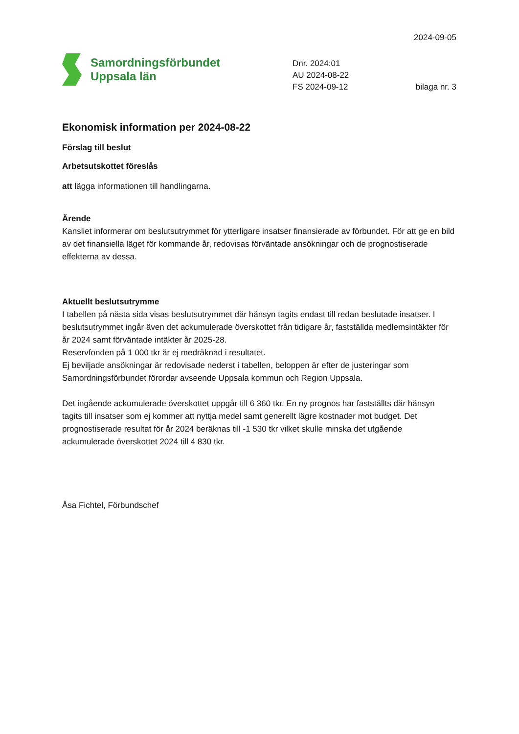2024-09-05
Samordningsförbundet
Uppsala län
Dnr. 2024:01
AU 2024-08-22
FS 2024-09-12 bilaga nr. 3
Ekonomisk information per 2024-08-22
Förslag till beslut
Arbetsutskottet föreslås
att lägga informationen till handlingarna.
Ärende
Kansliet informerar om beslutsutrymmet för ytterligare insatser finansierade av förbundet. För att ge en bild av det finansiella läget för kommande år, redovisas förväntade ansökningar och de prognostiserade effekterna av dessa.
Aktuellt beslutsutrymme
I tabellen på nästa sida visas beslutsutrymmet där hänsyn tagits endast till redan beslutade insatser. I beslutsutrymmet ingår även det ackumulerade överskottet från tidigare år, fastställda medlemsintäkter för år 2024 samt förväntade intäkter år 2025-28.
Reservfonden på 1 000 tkr är ej medräknad i resultatet.
Ej beviljade ansökningar är redovisade nederst i tabellen, beloppen är efter de justeringar som Samordningsförbundet förordar avseende Uppsala kommun och Region Uppsala.
Det ingående ackumulerade överskottet uppgår till 6 360 tkr. En ny prognos har fastställts där hänsyn tagits till insatser som ej kommer att nyttja medel samt generellt lägre kostnader mot budget. Det prognostiserade resultat för år 2024 beräknas till -1 530 tkr vilket skulle minska det utgående ackumulerade överskottet 2024 till 4 830 tkr.
Åsa Fichtel, Förbundschef